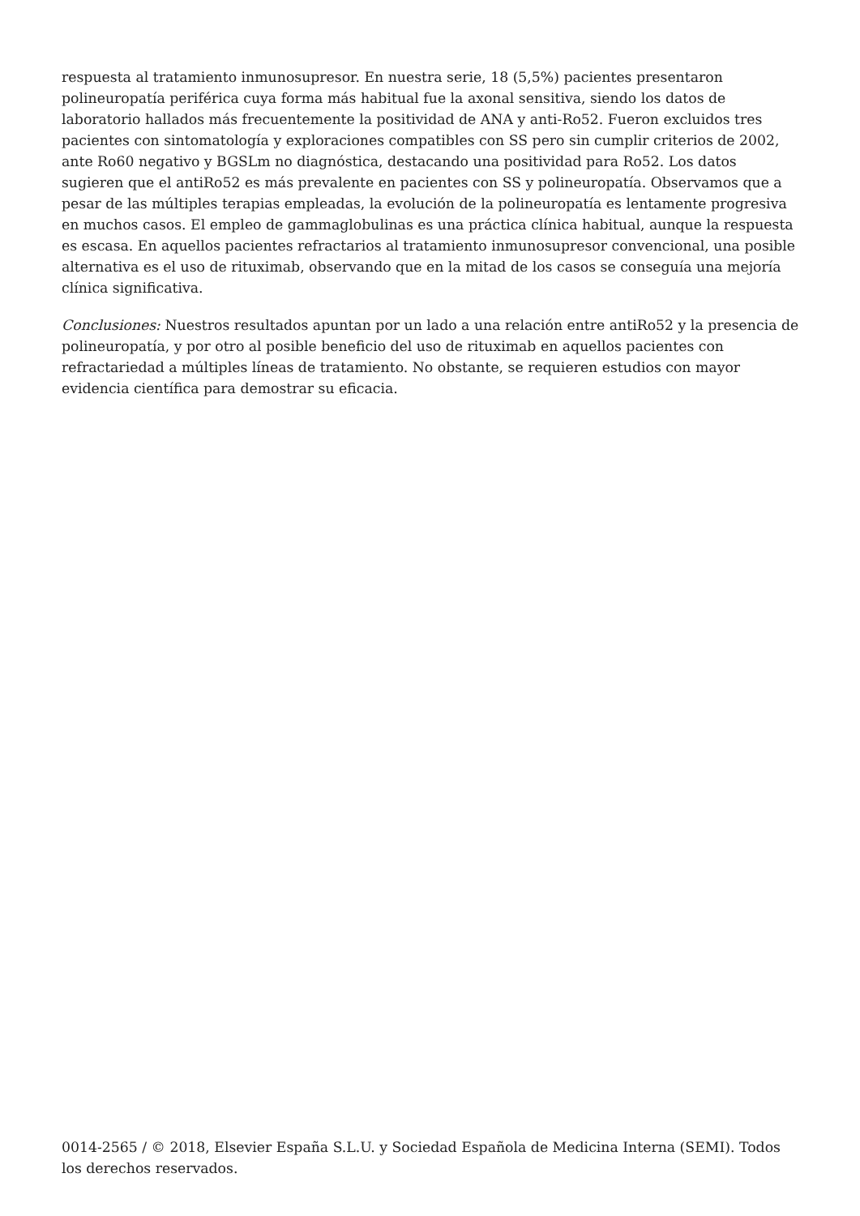respuesta al tratamiento inmunosupresor. En nuestra serie, 18 (5,5%) pacientes presentaron polineuropatía periférica cuya forma más habitual fue la axonal sensitiva, siendo los datos de laboratorio hallados más frecuentemente la positividad de ANA y anti-Ro52. Fueron excluidos tres pacientes con sintomatología y exploraciones compatibles con SS pero sin cumplir criterios de 2002, ante Ro60 negativo y BGSLm no diagnóstica, destacando una positividad para Ro52. Los datos sugieren que el antiRo52 es más prevalente en pacientes con SS y polineuropatía. Observamos que a pesar de las múltiples terapias empleadas, la evolución de la polineuropatía es lentamente progresiva en muchos casos. El empleo de gammaglobulinas es una práctica clínica habitual, aunque la respuesta es escasa. En aquellos pacientes refractarios al tratamiento inmunosupresor convencional, una posible alternativa es el uso de rituximab, observando que en la mitad de los casos se conseguía una mejoría clínica significativa.
Conclusiones: Nuestros resultados apuntan por un lado a una relación entre antiRo52 y la presencia de polineuropatía, y por otro al posible beneficio del uso de rituximab en aquellos pacientes con refractariedad a múltiples líneas de tratamiento. No obstante, se requieren estudios con mayor evidencia científica para demostrar su eficacia.
0014-2565 / © 2018, Elsevier España S.L.U. y Sociedad Española de Medicina Interna (SEMI). Todos los derechos reservados.